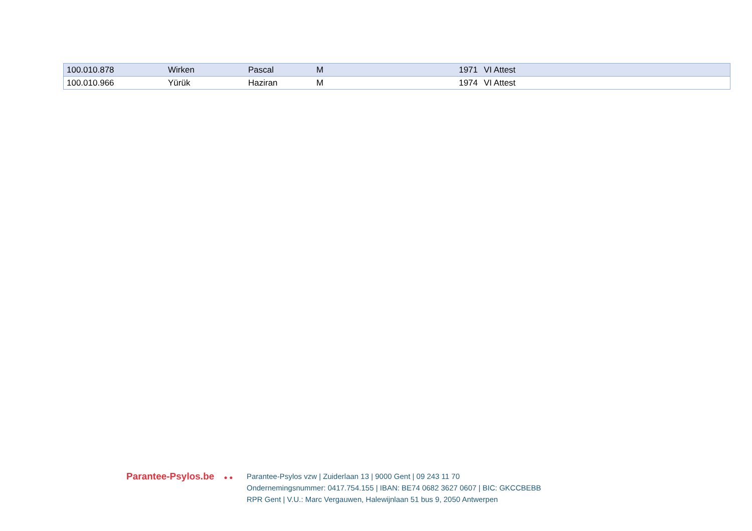| 100.010.878 | Wirken | Pascal | M | 1971 | VI Attest |
| 100.010.966 | Yürük | Haziran | M | 1974 | VI Attest |
Parantee-Psylos.be ● ●
Parantee-Psylos vzw | Zuiderlaan 13 | 9000 Gent | 09 243 11 70
Ondernemingsnummer: 0417.754.155 | IBAN: BE74 0682 3627 0607 | BIC: GKCCBEBB
RPR Gent | V.U.: Marc Vergauwen, Halewijnlaan 51 bus 9, 2050 Antwerpen